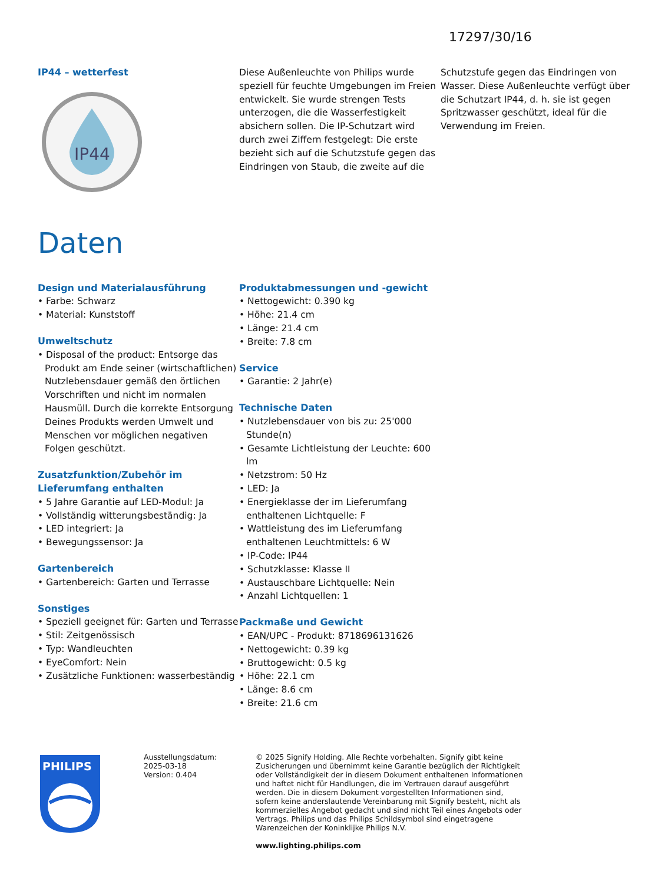17297/30/16
IP44 – wetterfest
IP44
Diese Außenleuchte von Philips wurde speziell für feuchte Umgebungen im Freien entwickelt. Sie wurde strengen Tests unterzogen, die die Wasserfestigkeit absichern sollen. Die IP-Schutzart wird durch zwei Ziffern festgelegt: Die erste bezieht sich auf die Schutzstufe gegen das Eindringen von Staub, die zweite auf die
Schutzstufe gegen das Eindringen von Wasser. Diese Außenleuchte verfügt über die Schutzart IP44, d. h. sie ist gegen Spritzwasser geschützt, ideal für die Verwendung im Freien.
Daten
Design und Materialausführung
• Farbe: Schwarz
• Material: Kunststoff
Umweltschutz
• Disposal of the product: Entsorge das Produkt am Ende seiner (wirtschaftlichen) Nutzlebensdauer gemäß den örtlichen Vorschriften und nicht im normalen Hausmüll. Durch die korrekte Entsorgung Deines Produkts werden Umwelt und Menschen vor möglichen negativen Folgen geschützt.
Zusatzfunktion/Zubehör im Lieferumfang enthalten
• 5 Jahre Garantie auf LED-Modul: Ja
• Vollständig witterungsbeständig: Ja
• LED integriert: Ja
• Bewegungssensor: Ja
Gartenbereich
• Gartenbereich: Garten und Terrasse
Sonstiges
• Speziell geeignet für: Garten und Terrasse
• Stil: Zeitgenössisch
• Typ: Wandleuchten
• EyeComfort: Nein
• Zusätzliche Funktionen: wasserbeständig
Produktabmessungen und -gewicht
• Nettogewicht: 0.390 kg
• Höhe: 21.4 cm
• Länge: 21.4 cm
• Breite: 7.8 cm
Service
• Garantie: 2 Jahr(e)
Technische Daten
• Nutzlebensdauer von bis zu: 25'000 Stunde(n)
• Gesamte Lichtleistung der Leuchte: 600 lm
• Netzstrom: 50 Hz
• LED: Ja
• Energieklasse der im Lieferumfang enthaltenen Lichtquelle: F
• Wattleistung des im Lieferumfang enthaltenen Leuchtmittels: 6 W
• IP-Code: IP44
• Schutzklasse: Klasse II
• Austauschbare Lichtquelle: Nein
• Anzahl Lichtquellen: 1
Packmaße und Gewicht
• EAN/UPC - Produkt: 8718696131626
• Nettogewicht: 0.39 kg
• Bruttogewicht: 0.5 kg
• Höhe: 22.1 cm
• Länge: 8.6 cm
• Breite: 21.6 cm
PHILIPS
Ausstellungsdatum:
2025-03-18
Version: 0.404
© 2025 Signify Holding. Alle Rechte vorbehalten. Signify gibt keine Zusicherungen und übernimmt keine Garantie bezüglich der Richtigkeit oder Vollständigkeit der in diesem Dokument enthaltenen Informationen und haftet nicht für Handlungen, die im Vertrauen darauf ausgeführt werden. Die in diesem Dokument vorgestellten Informationen sind, sofern keine anderslautende Vereinbarung mit Signify besteht, nicht als kommerzielles Angebot gedacht und sind nicht Teil eines Angebots oder Vertrags. Philips und das Philips Schildsymbol sind eingetragene Warenzeichen der Koninklijke Philips N.V.
www.lighting.philips.com